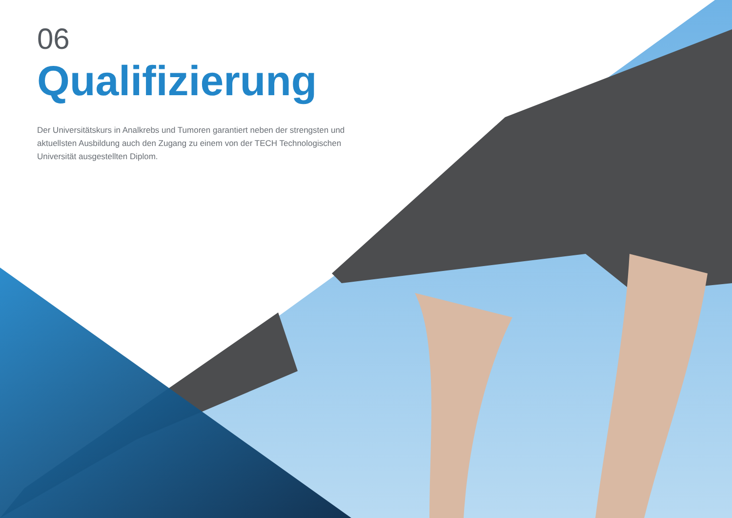06
Qualifizierung
Der Universitätskurs in Analkrebs und Tumoren garantiert neben der strengsten und aktuellsten Ausbildung auch den Zugang zu einem von der TECH Technologischen Universität ausgestellten Diplom.